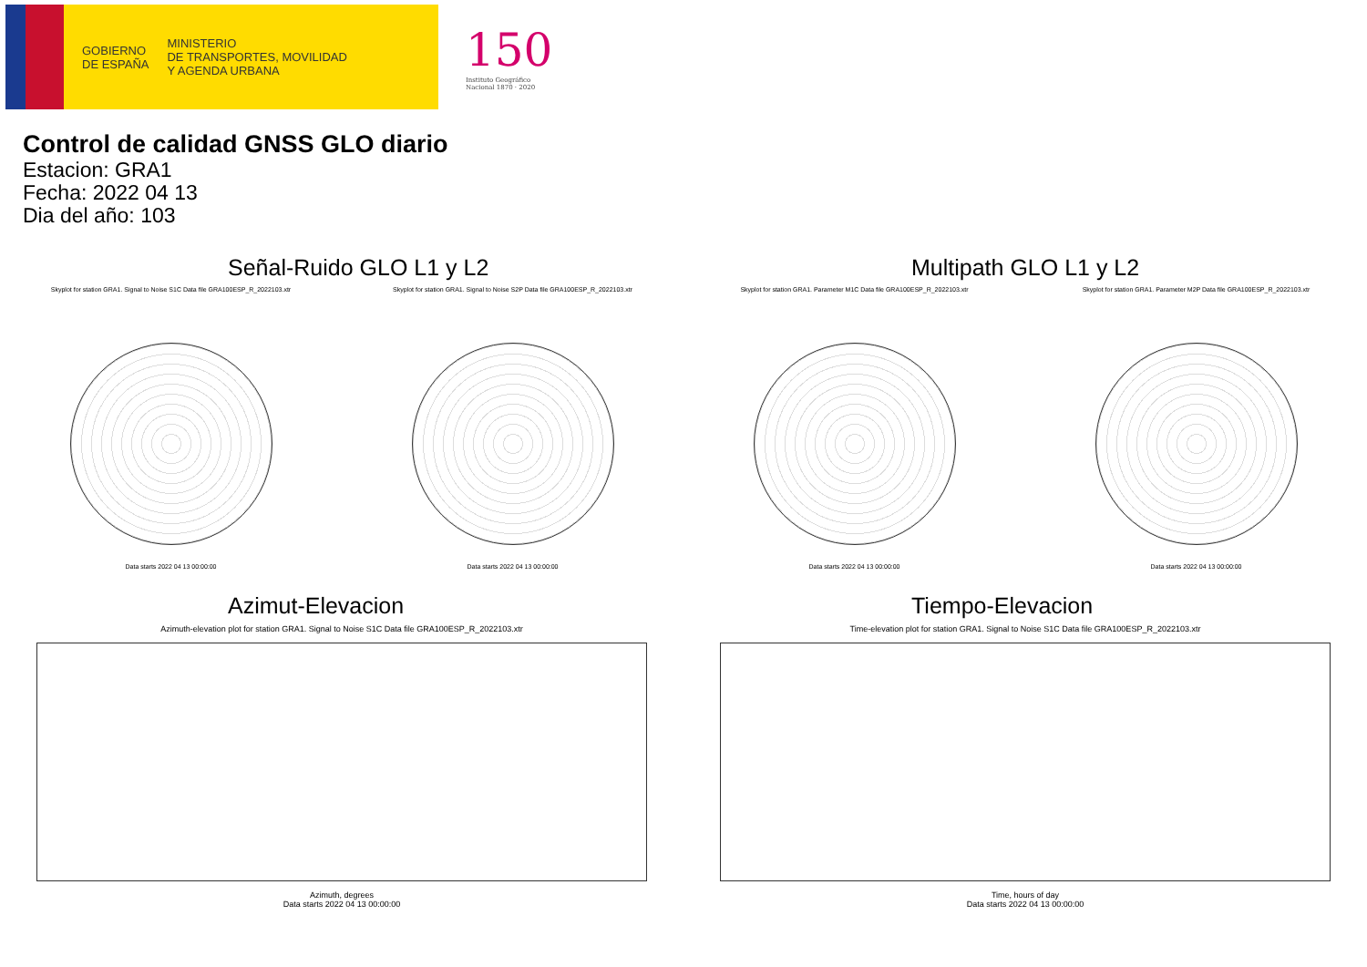GOBIERNO
DE ESPAÑA
MINISTERIO
DE TRANSPORTES, MOVILIDAD
Y AGENDA URBANA
150
Instituto Geográfico
Nacional 1870 · 2020
Control de calidad GNSS GLO diario
Estacion: GRA1
Fecha: 2022 04 13
Dia del año: 103
Señal-Ruido GLO L1 y L2
Skyplot for station GRA1. Signal to Noise S1C Data file GRA100ESP_R_2022103.xtr
Data starts 2022 04 13 00:00:00
Skyplot for station GRA1. Signal to Noise S2P Data file GRA100ESP_R_2022103.xtr
Data starts 2022 04 13 00:00:00
Multipath GLO L1 y L2
Skyplot for station GRA1. Parameter M1C Data file GRA100ESP_R_2022103.xtr
Data starts 2022 04 13 00:00:00
Skyplot for station GRA1. Parameter M2P Data file GRA100ESP_R_2022103.xtr
Data starts 2022 04 13 00:00:00
Azimut-Elevacion
Azimuth-elevation plot for station GRA1. Signal to Noise S1C Data file GRA100ESP_R_2022103.xtr
Azimuth, degrees
Data starts 2022 04 13 00:00:00
Tiempo-Elevacion
Time-elevation plot for station GRA1. Signal to Noise S1C Data file GRA100ESP_R_2022103.xtr
Time, hours of day
Data starts 2022 04 13 00:00:00